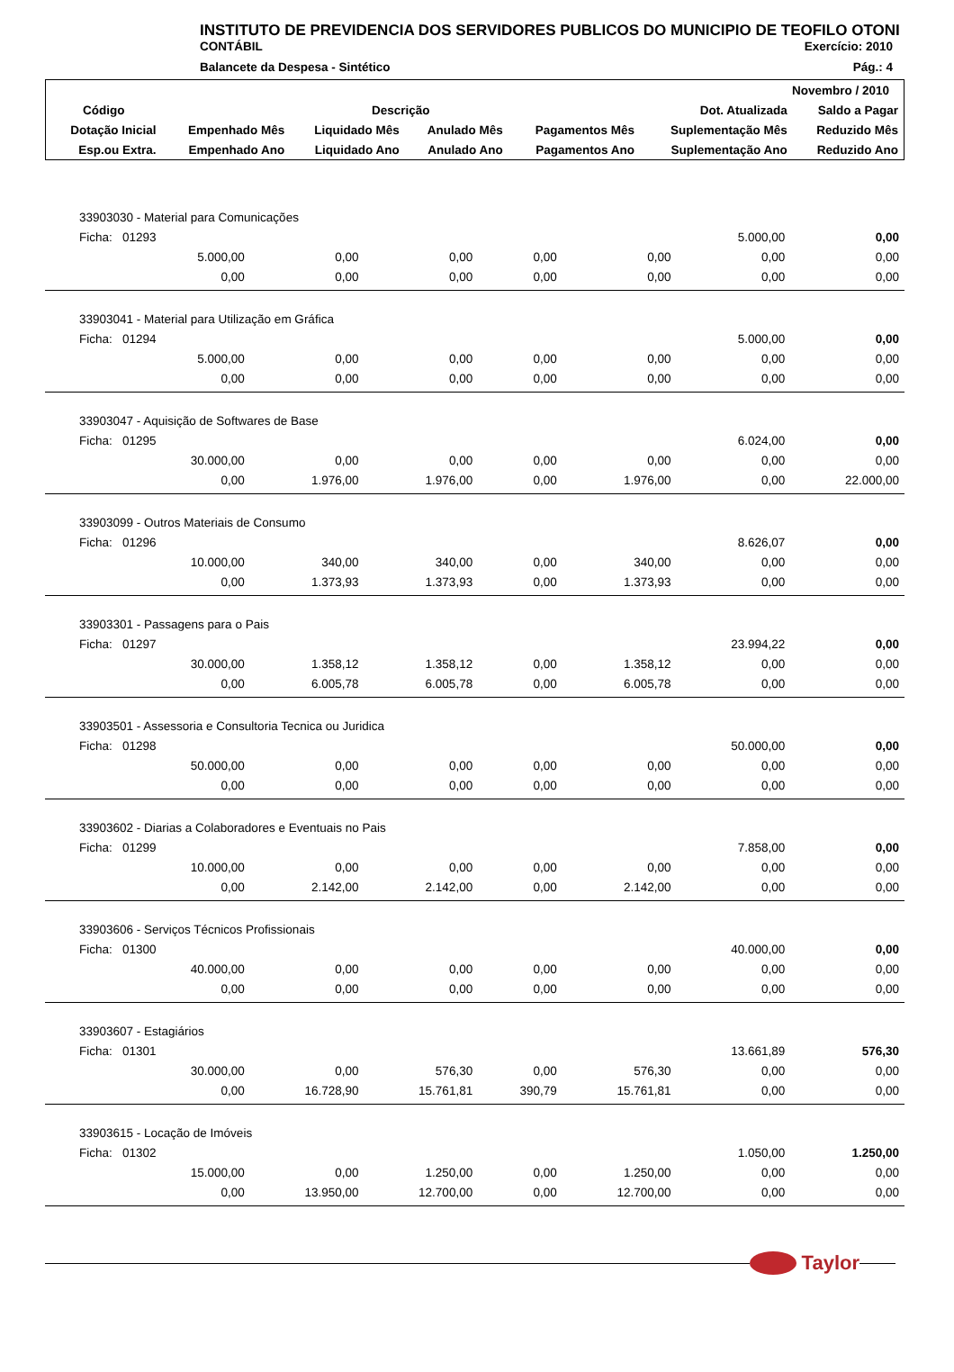INSTITUTO DE PREVIDENCIA DOS SERVIDORES PUBLICOS DO MUNICIPIO DE TEOFILO OTONI
CONTÁBIL Exercício: 2010
Balancete da Despesa - Sintético Pág.: 4
| Novembro / 2010 | | | | | | |
| --- | --- | --- | --- | --- | --- | --- |
| Código | Descrição | | | | Dot. Atualizada | Saldo a Pagar |
| Dotação Inicial | Empenhado Mês | Liquidado Mês | Anulado Mês | Pagamentos Mês | Suplementação Mês | Reduzido Mês |
| Esp.ou Extra. | Empenhado Ano | Liquidado Ano | Anulado Ano | Pagamentos Ano | Suplementação Ano | Reduzido Ano |
| 33903030 - Material para Comunicações | | | | | | |
| Ficha: 01293 | | | | | 5.000,00 | 0,00 |
| 5.000,00 | 0,00 | 0,00 | 0,00 | 0,00 | 0,00 | 0,00 |
| 0,00 | 0,00 | 0,00 | 0,00 | 0,00 | 0,00 | 0,00 |
| 33903041 - Material para Utilização em Gráfica | | | | | | |
| Ficha: 01294 | | | | | 5.000,00 | 0,00 |
| 5.000,00 | 0,00 | 0,00 | 0,00 | 0,00 | 0,00 | 0,00 |
| 0,00 | 0,00 | 0,00 | 0,00 | 0,00 | 0,00 | 0,00 |
| 33903047 - Aquisição de Softwares de Base | | | | | | |
| Ficha: 01295 | | | | | 6.024,00 | 0,00 |
| 30.000,00 | 0,00 | 0,00 | 0,00 | 0,00 | 0,00 | 0,00 |
| 0,00 | 1.976,00 | 1.976,00 | 0,00 | 1.976,00 | 0,00 | 22.000,00 |
| 33903099 - Outros Materiais de Consumo | | | | | | |
| Ficha: 01296 | | | | | 8.626,07 | 0,00 |
| 10.000,00 | 340,00 | 340,00 | 0,00 | 340,00 | 0,00 | 0,00 |
| 0,00 | 1.373,93 | 1.373,93 | 0,00 | 1.373,93 | 0,00 | 0,00 |
| 33903301 - Passagens para o Pais | | | | | | |
| Ficha: 01297 | | | | | 23.994,22 | 0,00 |
| 30.000,00 | 1.358,12 | 1.358,12 | 0,00 | 1.358,12 | 0,00 | 0,00 |
| 0,00 | 6.005,78 | 6.005,78 | 0,00 | 6.005,78 | 0,00 | 0,00 |
| 33903501 - Assessoria e Consultoria Tecnica ou Juridica | | | | | | |
| Ficha: 01298 | | | | | 50.000,00 | 0,00 |
| 50.000,00 | 0,00 | 0,00 | 0,00 | 0,00 | 0,00 | 0,00 |
| 0,00 | 0,00 | 0,00 | 0,00 | 0,00 | 0,00 | 0,00 |
| 33903602 - Diarias a Colaboradores e Eventuais no Pais | | | | | | |
| Ficha: 01299 | | | | | 7.858,00 | 0,00 |
| 10.000,00 | 0,00 | 0,00 | 0,00 | 0,00 | 0,00 | 0,00 |
| 0,00 | 2.142,00 | 2.142,00 | 0,00 | 2.142,00 | 0,00 | 0,00 |
| 33903606 - Serviços Técnicos Profissionais | | | | | | |
| Ficha: 01300 | | | | | 40.000,00 | 0,00 |
| 40.000,00 | 0,00 | 0,00 | 0,00 | 0,00 | 0,00 | 0,00 |
| 0,00 | 0,00 | 0,00 | 0,00 | 0,00 | 0,00 | 0,00 |
| 33903607 - Estagiários | | | | | | |
| Ficha: 01301 | | | | | 13.661,89 | 576,30 |
| 30.000,00 | 0,00 | 576,30 | 0,00 | 576,30 | 0,00 | 0,00 |
| 0,00 | 16.728,90 | 15.761,81 | 390,79 | 15.761,81 | 0,00 | 0,00 |
| 33903615 - Locação de Imóveis | | | | | | |
| Ficha: 01302 | | | | | 1.050,00 | 1.250,00 |
| 15.000,00 | 0,00 | 1.250,00 | 0,00 | 1.250,00 | 0,00 | 0,00 |
| 0,00 | 13.950,00 | 12.700,00 | 0,00 | 12.700,00 | 0,00 | 0,00 |
Taylor